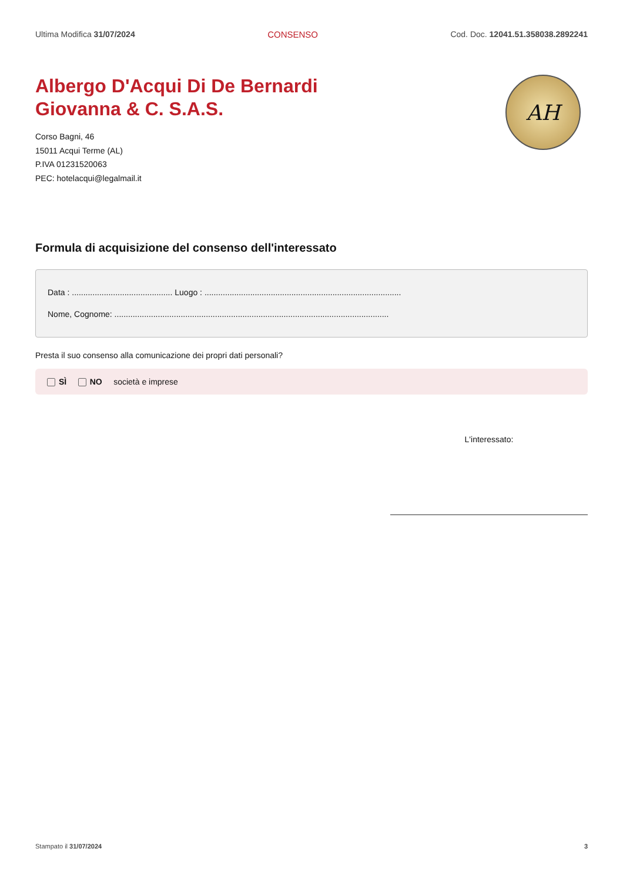Ultima Modifica 31/07/2024 CONSENSO Cod. Doc. 12041.51.358038.2892241
Albergo D'Acqui Di De Bernardi
Giovanna & C. S.A.S.
Corso Bagni, 46
15011 Acqui Terme (AL)
P.IVA 01231520063
PEC: hotelacqui@legalmail.it
AH
Formula di acquisizione del consenso dell'interessato
Data : ............................................ Luogo : ......................................................................................
Nome, Cognome: ........................................................................................................................
Presta il suo consenso alla comunicazione dei propri dati personali?
SÌ NO società e imprese
L'interessato:
Stampato il 31/07/2024 3